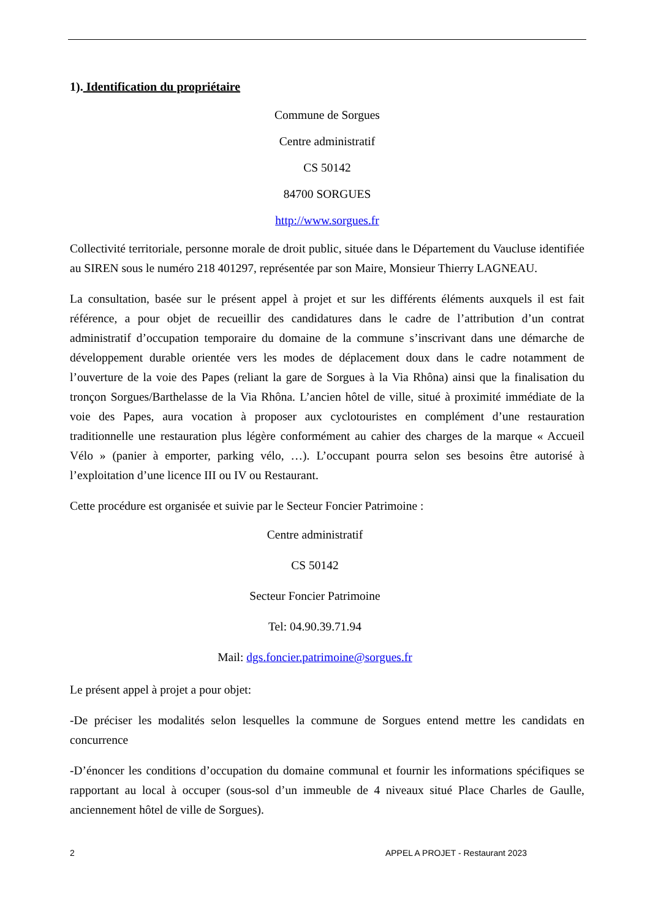1). Identification du propriétaire
Commune de Sorgues
Centre administratif
CS 50142
84700 SORGUES
http://www.sorgues.fr
Collectivité territoriale, personne morale de droit public, située dans le Département du Vaucluse identifiée au SIREN sous le numéro 218 401297, représentée par son Maire, Monsieur Thierry LAGNEAU.
La consultation, basée sur le présent appel à projet et sur les différents éléments auxquels il est fait référence, a pour objet de recueillir des candidatures dans le cadre de l’attribution d’un contrat administratif d’occupation temporaire du domaine de la commune s’inscrivant dans une démarche de développement durable orientée vers les modes de déplacement doux dans le cadre notamment de l’ouverture de la voie des Papes (reliant la gare de Sorgues à la Via Rhôna) ainsi que la finalisation du tronçon Sorgues/Barthelasse de la Via Rhôna. L’ancien hôtel de ville, situé à proximité immédiate de la voie des Papes, aura vocation à proposer aux cyclotouristes en complément d’une restauration traditionnelle une restauration plus légère conformément au cahier des charges de la marque « Accueil Vélo » (panier à emporter, parking vélo, …). L’occupant pourra selon ses besoins être autorisé à l’exploitation d’une licence III ou IV ou Restaurant.
Cette procédure est organisée et suivie par le Secteur Foncier Patrimoine :
Centre administratif
CS 50142
Secteur Foncier Patrimoine
Tel: 04.90.39.71.94
Mail: dgs.foncier.patrimoine@sorgues.fr
Le présent appel à projet a pour objet:
-De préciser les modalités selon lesquelles la commune de Sorgues entend mettre les candidats en concurrence
-D’énoncer les conditions d’occupation du domaine communal et fournir les informations spécifiques se rapportant au local à occuper (sous-sol d’un immeuble de 4 niveaux situé Place Charles de Gaulle, anciennement hôtel de ville de Sorgues).
2 APPEL A PROJET - Restaurant 2023